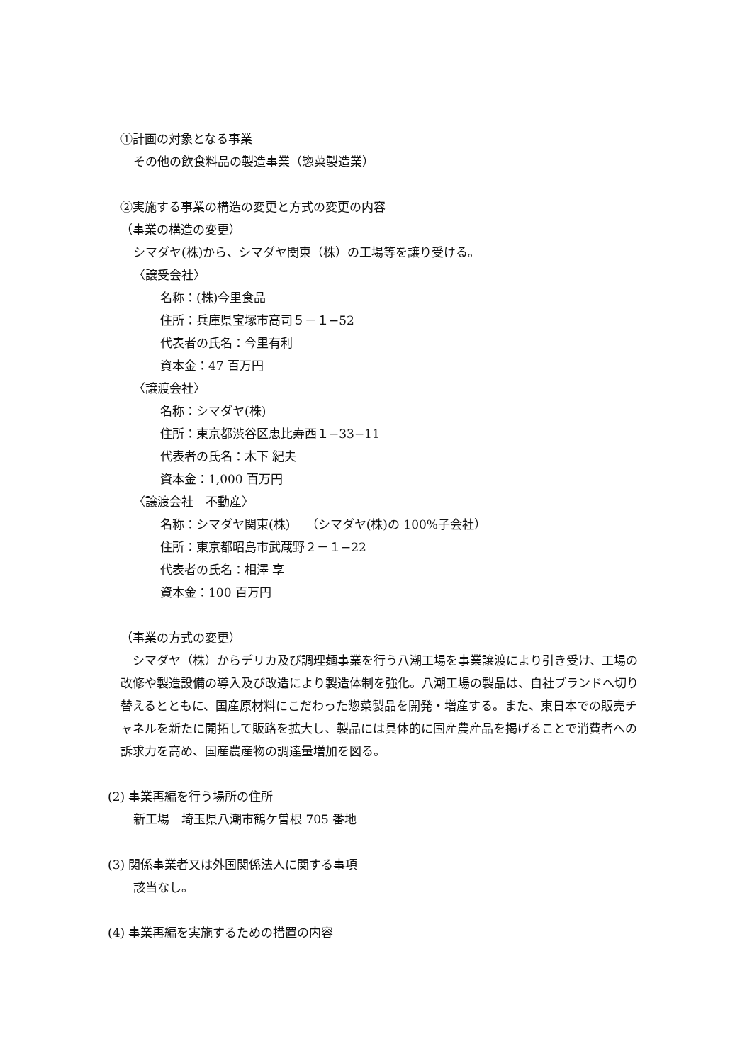①計画の対象となる事業
その他の飲食料品の製造事業（惣菜製造業）
②実施する事業の構造の変更と方式の変更の内容
（事業の構造の変更）
シマダヤ(株)から、シマダヤ関東（株）の工場等を譲り受ける。
〈譲受会社〉
名称：(株)今里食品
住所：兵庫県宝塚市高司５－１−52
代表者の氏名：今里有利
資本金：47 百万円
〈譲渡会社〉
名称：シマダヤ(株)
住所：東京都渋谷区恵比寿西１−33−11
代表者の氏名：木下 紀夫
資本金：1,000 百万円
〈譲渡会社　不動産〉
名称：シマダヤ関東(株)　 （シマダヤ(株)の 100%子会社）
住所：東京都昭島市武蔵野２－１−22
代表者の氏名：相澤 享
資本金：100 百万円
（事業の方式の変更）
　シマダヤ（株）からデリカ及び調理麺事業を行う八潮工場を事業譲渡により引き受け、工場の改修や製造設備の導入及び改造により製造体制を強化。八潮工場の製品は、自社ブランドへ切り替えるとともに、国産原材料にこだわった惣菜製品を開発・増産する。また、東日本での販売チャネルを新たに開拓して販路を拡大し、製品には具体的に国産農産品を掲げることで消費者への訴求力を高め、国産農産物の調達量増加を図る。
(2) 事業再編を行う場所の住所
新工場　埼玉県八潮市鶴ケ曽根 705 番地
(3) 関係事業者又は外国関係法人に関する事項
該当なし。
(4) 事業再編を実施するための措置の内容